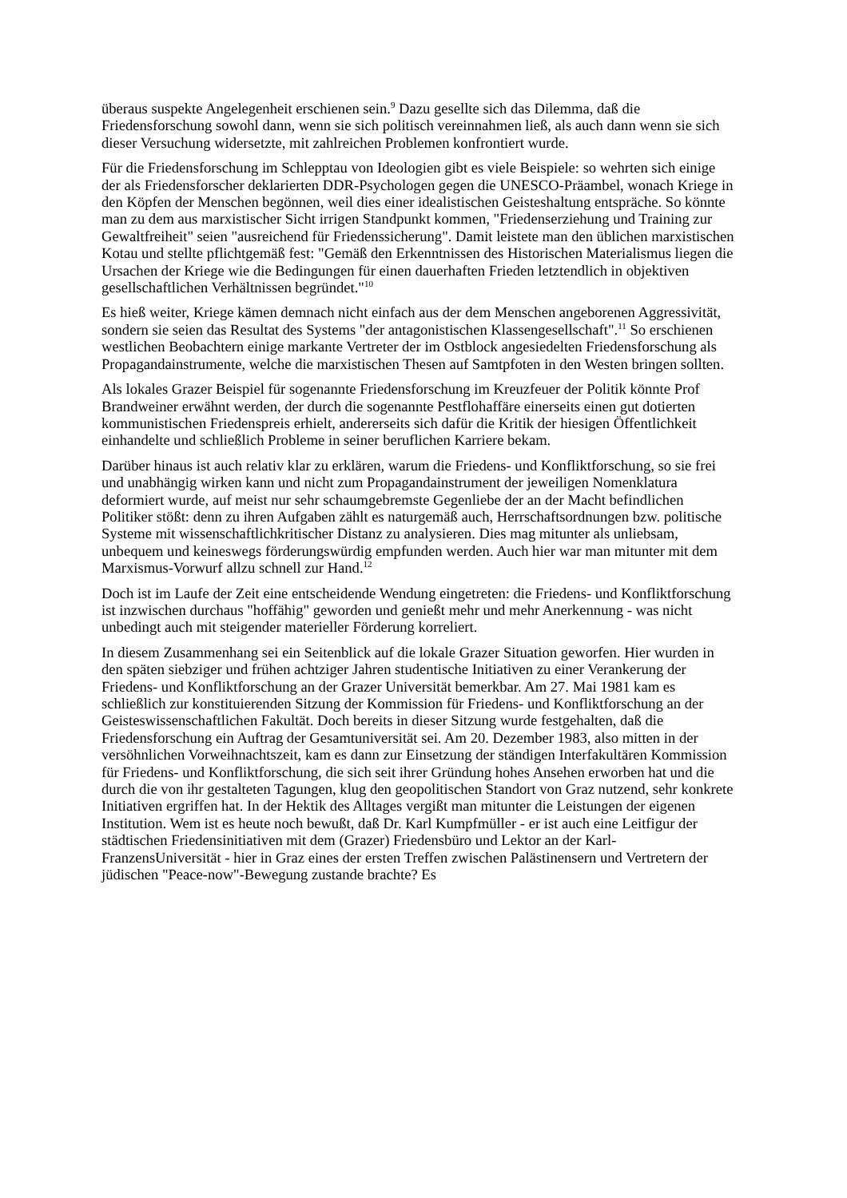überaus suspekte Angelegenheit erschienen sein.<sup>9</sup> Dazu gesellte sich das Dilemma, daß die Friedensforschung sowohl dann, wenn sie sich politisch vereinnahmen ließ, als auch dann wenn sie sich dieser Versuchung widersetzte, mit zahlreichen Problemen konfrontiert wurde.
Für die Friedensforschung im Schlepptau von Ideologien gibt es viele Beispiele: so wehrten sich einige der als Friedensforscher deklarierten DDR-Psychologen gegen die UNESCO-Präambel, wonach Kriege in den Köpfen der Menschen begönnen, weil dies einer idealistischen Geisteshaltung entspräche. So könnte man zu dem aus marxistischer Sicht irrigen Standpunkt kommen, "Friedenserziehung und Training zur Gewaltfreiheit" seien "ausreichend für Friedenssicherung". Damit leistete man den üblichen marxistischen Kotau und stellte pflichtgemäß fest: "Gemäß den Erkenntnissen des Historischen Materialismus liegen die Ursachen der Kriege wie die Bedingungen für einen dauerhaften Frieden letztendlich in objektiven gesellschaftlichen Verhältnissen begründet."<sup>10</sup>
Es hieß weiter, Kriege kämen demnach nicht einfach aus der dem Menschen angeborenen Aggressivität, sondern sie seien das Resultat des Systems "der antagonistischen Klassengesellschaft".<sup>11</sup> So erschienen westlichen Beobachtern einige markante Vertreter der im Ostblock angesiedelten Friedensforschung als Propagandainstrumente, welche die marxistischen Thesen auf Samtpfoten in den Westen bringen sollten.
Als lokales Grazer Beispiel für sogenannte Friedensforschung im Kreuzfeuer der Politik könnte Prof Brandweiner erwähnt werden, der durch die sogenannte Pestflohaffäre einerseits einen gut dotierten kommunistischen Friedenspreis erhielt, andererseits sich dafür die Kritik der hiesigen Öffentlichkeit einhandelte und schließlich Probleme in seiner beruflichen Karriere bekam.
Darüber hinaus ist auch relativ klar zu erklären, warum die Friedens- und Konfliktforschung, so sie frei und unabhängig wirken kann und nicht zum Propagandainstrument der jeweiligen Nomenklatura deformiert wurde, auf meist nur sehr schaumgebremste Gegenliebe der an der Macht befindlichen Politiker stößt: denn zu ihren Aufgaben zählt es naturgemäß auch, Herrschaftsordnungen bzw. politische Systeme mit wissenschaftlichkritischer Distanz zu analysieren. Dies mag mitunter als unliebsam, unbequem und keineswegs förderungswürdig empfunden werden. Auch hier war man mitunter mit dem Marxismus-Vorwurf allzu schnell zur Hand.<sup>12</sup>
Doch ist im Laufe der Zeit eine entscheidende Wendung eingetreten: die Friedens- und Konfliktforschung ist inzwischen durchaus "hoffähig" geworden und genießt mehr und mehr Anerkennung - was nicht unbedingt auch mit steigender materieller Förderung korreliert.
In diesem Zusammenhang sei ein Seitenblick auf die lokale Grazer Situation geworfen. Hier wurden in den späten siebziger und frühen achtziger Jahren studentische Initiativen zu einer Verankerung der Friedens- und Konfliktforschung an der Grazer Universität bemerkbar. Am 27. Mai 1981 kam es schließlich zur konstituierenden Sitzung der Kommission für Friedens- und Konfliktforschung an der Geisteswissenschaftlichen Fakultät. Doch bereits in dieser Sitzung wurde festgehalten, daß die Friedensforschung ein Auftrag der Gesamtuniversität sei. Am 20. Dezember 1983, also mitten in der versöhnlichen Vorweihnachtszeit, kam es dann zur Einsetzung der ständigen Interfakultären Kommission für Friedens- und Konfliktforschung, die sich seit ihrer Gründung hohes Ansehen erworben hat und die durch die von ihr gestalteten Tagungen, klug den geopolitischen Standort von Graz nutzend, sehr konkrete Initiativen ergriffen hat. In der Hektik des Alltages vergißt man mitunter die Leistungen der eigenen Institution. Wem ist es heute noch bewußt, daß Dr. Karl Kumpfmüller - er ist auch eine Leitfigur der städtischen Friedensinitiativen mit dem (Grazer) Friedensbüro und Lektor an der Karl-FranzensUniversität - hier in Graz eines der ersten Treffen zwischen Palästinensern und Vertretern der jüdischen "Peace-now"-Bewegung zustande brachte? Es